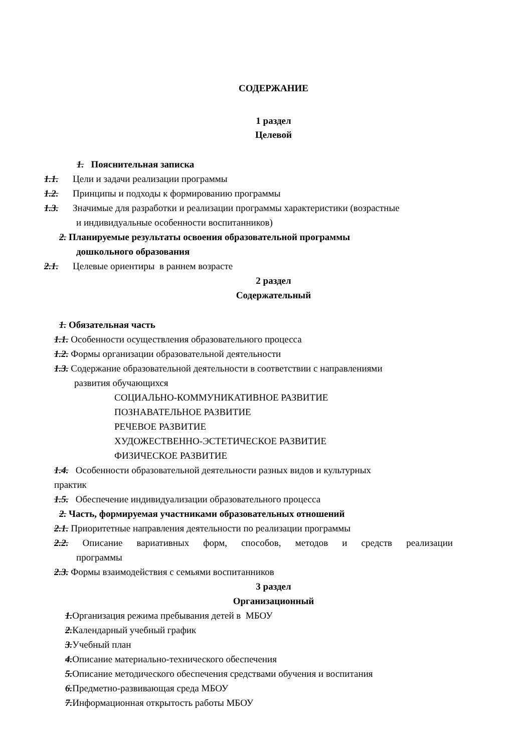СОДЕРЖАНИЕ
1 раздел
Целевой
1. Пояснительная записка
1.1. Цели и задачи реализации программы
1.2. Принципы и подходы к формированию программы
1.3. Значимые для разработки и реализации программы характеристики (возрастные
и индивидуальные особенности воспитанников)
2. Планируемые результаты освоения образовательной программы
дошкольного образования
2.1. Целевые ориентиры в раннем возрасте
2 раздел
Содержательный
1. Обязательная часть
1.1. Особенности осуществления образовательного процесса
1.2. Формы организации образовательной деятельности
1.3. Содержание образовательной деятельности в соответствии с направлениями
развития обучающихся
СОЦИАЛЬНО-КОММУНИКАТИВНОЕ РАЗВИТИЕ
ПОЗНАВАТЕЛЬНОЕ РАЗВИТИЕ
РЕЧЕВОЕ РАЗВИТИЕ
ХУДОЖЕСТВЕННО-ЭСТЕТИЧЕСКОЕ РАЗВИТИЕ
ФИЗИЧЕСКОЕ РАЗВИТИЕ
1.4. Особенности образовательной деятельности разных видов и культурных
практик
1.5. Обеспечение индивидуализации образовательного процесса
2. Часть, формируемая участниками образовательных отношений
2.1. Приоритетные направления деятельности по реализации программы
2.2. Описание вариативных форм, способов, методов и средств реализации
программы
2.3. Формы взаимодействия с семьями воспитанников
3 раздел
Организационный
1.Организация режима пребывания детей в МБОУ
2.Календарный учебный график
3.Учебный план
4.Описание материально-технического обеспечения
5.Описание методического обеспечения средствами обучения и воспитания
6.Предметно-развивающая среда МБОУ
7.Информационная открытость работы МБОУ